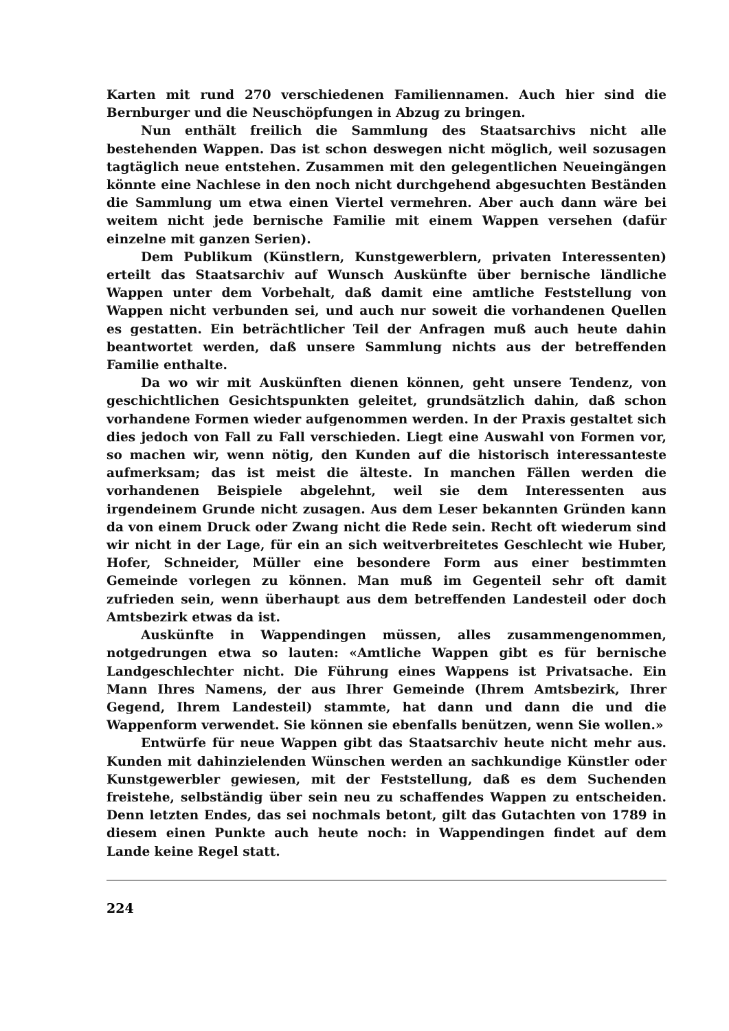Karten mit rund 270 verschiedenen Familiennamen. Auch hier sind die Bernburger und die Neuschöpfungen in Abzug zu bringen.
Nun enthält freilich die Sammlung des Staatsarchivs nicht alle bestehenden Wappen. Das ist schon deswegen nicht möglich, weil sozusagen tagtäglich neue entstehen. Zusammen mit den gelegentlichen Neueingängen könnte eine Nachlese in den noch nicht durchgehend abgesuchten Beständen die Sammlung um etwa einen Viertel vermehren. Aber auch dann wäre bei weitem nicht jede bernische Familie mit einem Wappen versehen (dafür einzelne mit ganzen Serien).
Dem Publikum (Künstlern, Kunstgewerblern, privaten Interessenten) erteilt das Staatsarchiv auf Wunsch Auskünfte über bernische ländliche Wappen unter dem Vorbehalt, daß damit eine amtliche Feststellung von Wappen nicht verbunden sei, und auch nur soweit die vorhandenen Quellen es gestatten. Ein beträchtlicher Teil der Anfragen muß auch heute dahin beantwortet werden, daß unsere Sammlung nichts aus der betreffenden Familie enthalte.
Da wo wir mit Auskünften dienen können, geht unsere Tendenz, von geschichtlichen Gesichtspunkten geleitet, grundsätzlich dahin, daß schon vorhandene Formen wieder aufgenommen werden. In der Praxis gestaltet sich dies jedoch von Fall zu Fall verschieden. Liegt eine Auswahl von Formen vor, so machen wir, wenn nötig, den Kunden auf die historisch interessanteste aufmerksam; das ist meist die älteste. In manchen Fällen werden die vorhandenen Beispiele abgelehnt, weil sie dem Interessenten aus irgendeinem Grunde nicht zusagen. Aus dem Leser bekannten Gründen kann da von einem Druck oder Zwang nicht die Rede sein. Recht oft wiederum sind wir nicht in der Lage, für ein an sich weitverbreitetes Geschlecht wie Huber, Hofer, Schneider, Müller eine besondere Form aus einer bestimmten Gemeinde vorlegen zu können. Man muß im Gegenteil sehr oft damit zufrieden sein, wenn überhaupt aus dem betreffenden Landesteil oder doch Amtsbezirk etwas da ist.
Auskünfte in Wappendingen müssen, alles zusammengenommen, notgedrungen etwa so lauten: «Amtliche Wappen gibt es für bernische Landgeschlechter nicht. Die Führung eines Wappens ist Privatsache. Ein Mann Ihres Namens, der aus Ihrer Gemeinde (Ihrem Amtsbezirk, Ihrer Gegend, Ihrem Landesteil) stammte, hat dann und dann die und die Wappenform verwendet. Sie können sie ebenfalls benützen, wenn Sie wollen.»
Entwürfe für neue Wappen gibt das Staatsarchiv heute nicht mehr aus. Kunden mit dahinzielenden Wünschen werden an sachkundige Künstler oder Kunstgewerbler gewiesen, mit der Feststellung, daß es dem Suchenden freistehe, selbständig über sein neu zu schaffendes Wappen zu entscheiden. Denn letzten Endes, das sei nochmals betont, gilt das Gutachten von 1789 in diesem einen Punkte auch heute noch: in Wappendingen findet auf dem Lande keine Regel statt.
224